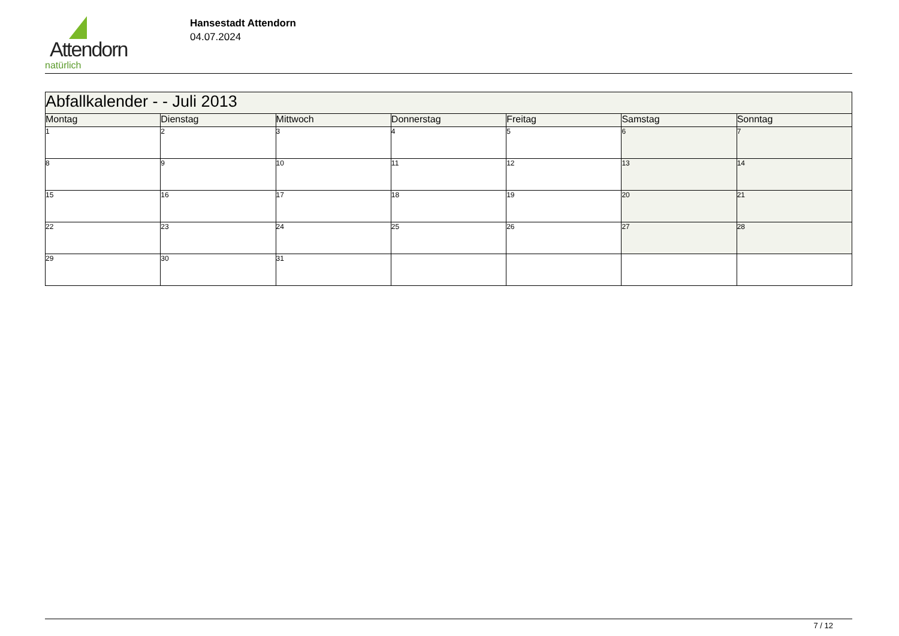Attendorn
natürlich
Hansestadt Attendorn
04.07.2024
| Abfallkalender - - Juli 2013 | | | | | | |
| --- | --- | --- | --- | --- | --- | --- |
| Montag | Dienstag | Mittwoch | Donnerstag | Freitag | Samstag | Sonntag |
| 1 | 2 | 3 | 4 | 5 | 6 | 7 |
| 8 | 9 | 10 | 11 | 12 | 13 | 14 |
| 15 | 16 | 17 | 18 | 19 | 20 | 21 |
| 22 | 23 | 24 | 25 | 26 | 27 | 28 |
| 29 | 30 | 31 | | | | |
7 / 12